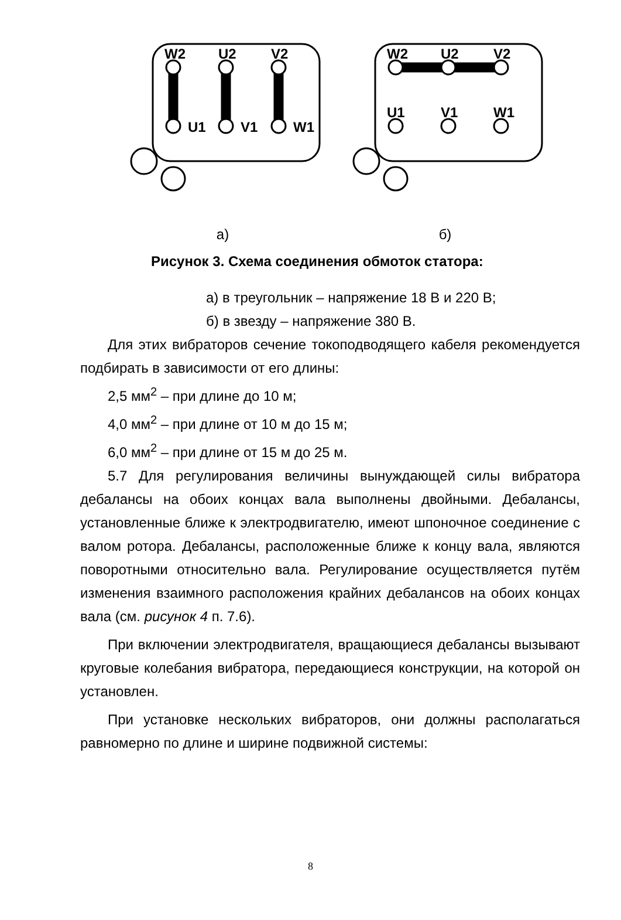W2
U2
V2
U1
V1
W1
а)
W2
U2
V2
U1
V1
W1
б)
Рисунок 3. Схема соединения обмоток статора:
а) в треугольник – напряжение 18 В и 220 В;
б) в звезду – напряжение 380 В.
Для этих вибраторов сечение токоподводящего кабеля рекомендуется подбирать в зависимости от его длины:
2,5 мм<sup>2</sup> – при длине до 10 м;
4,0 мм<sup>2</sup> – при длине от 10 м до 15 м;
6,0 мм<sup>2</sup> – при длине от 15 м до 25 м.
5.7 Для регулирования величины вынуждающей силы вибратора дебалансы на обоих концах вала выполнены двойными. Дебалансы, установленные ближе к электродвигателю, имеют шпоночное соединение с валом ротора. Дебалансы, расположенные ближе к концу вала, являются поворотными относительно вала. Регулирование осуществляется путём изменения взаимного расположения крайних дебалансов на обоих концах вала (см. рисунок 4 п. 7.6).
При включении электродвигателя, вращающиеся дебалансы вызывают круговые колебания вибратора, передающиеся конструкции, на которой он установлен.
При установке нескольких вибраторов, они должны располагаться равномерно по длине и ширине подвижной системы:
8